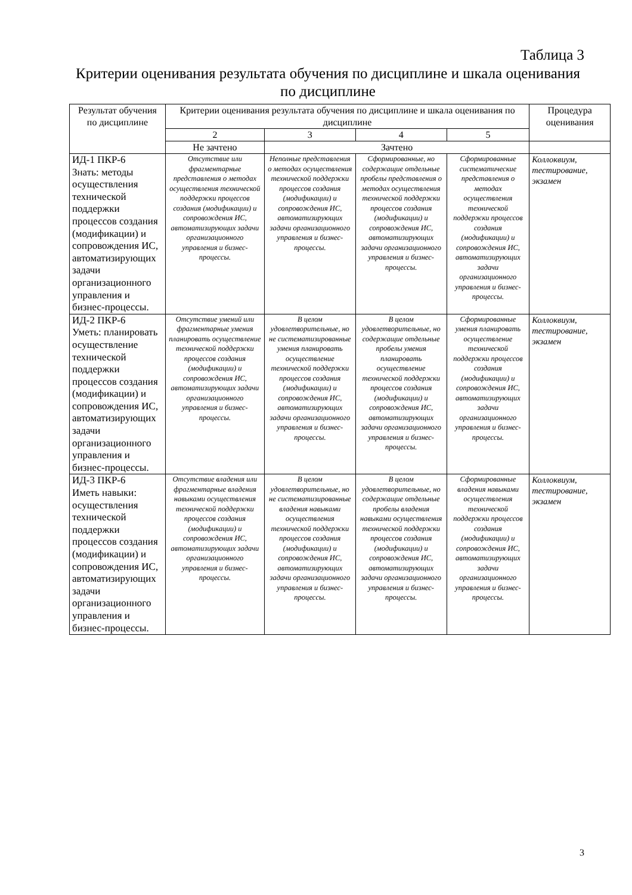Таблица 3
Критерии оценивания результата обучения по дисциплине и шкала оценивания по дисциплине
| Результат обучения по дисциплине | Критерии оценивания результата обучения по дисциплине и шкала оценивания по дисциплине | | | | Процедура оценивания |
| --- | --- | --- | --- | --- | --- |
| | 2 | 3 | 4 | 5 | |
| | Не зачтено | Зачтено | | | |
| ИД-1 ПКР-6 Знать: методы осуществления технической поддержки процессов создания (модификации) и сопровождения ИС, автоматизирующих задачи организационного управления и бизнес-процессы. | Отсутствие или фрагментарные представления о методах осуществления технической поддержки процессов создания (модификации) и сопровождения ИС, автоматизирующих задачи организационного управления и бизнес-процессы. | Неполные представления о методах осуществления технической поддержки процессов создания (модификации) и сопровождения ИС, автоматизирующих задачи организационного управления и бизнес-процессы. | Сформированные, но содержащие отдельные пробелы представления о методах осуществления технической поддержки процессов создания (модификации) и сопровождения ИС, автоматизирующих задачи организационного управления и бизнес-процессы. | Сформированные систематические представления о методах осуществления технической поддержки процессов создания (модификации) и сопровождения ИС, автоматизирующих задачи организационного управления и бизнес-процессы. | Коллоквиум, тестирование, экзамен |
| ИД-2 ПКР-6 Уметь: планировать осуществление технической поддержки процессов создания (модификации) и сопровождения ИС, автоматизирующих задачи организационного управления и бизнес-процессы. | Отсутствие умений или фрагментарные умения планировать осуществление технической поддержки процессов создания (модификации) и сопровождения ИС, автоматизирующих задачи организационного управления и бизнес-процессы. | В целом удовлетворительные, но не систематизированные умения планировать осуществление технической поддержки процессов создания (модификации) и сопровождения ИС, автоматизирующих задачи организационного управления и бизнес-процессы. | В целом удовлетворительные, но содержащие отдельные пробелы умения планировать осуществление технической поддержки процессов создания (модификации) и сопровождения ИС, автоматизирующих задачи организационного управления и бизнес-процессы. | Сформированные умения планировать осуществление технической поддержки процессов создания (модификации) и сопровождения ИС, автоматизирующих задачи организационного управления и бизнес-процессы. | Коллоквиум, тестирование, экзамен |
| ИД-3 ПКР-6 Иметь навыки: осуществления технической поддержки процессов создания (модификации) и сопровождения ИС, автоматизирующих задачи организационного управления и бизнес-процессы. | Отсутствие владения или фрагментарные владения навыками осуществления технической поддержки процессов создания (модификации) и сопровождения ИС, автоматизирующих задачи организационного управления и бизнес-процессы. | В целом удовлетворительные, но не систематизированные владения навыками осуществления технической поддержки процессов создания (модификации) и сопровождения ИС, автоматизирующих задачи организационного управления и бизнес-процессы. | В целом удовлетворительные, но содержащие отдельные пробелы владения навыками осуществления технической поддержки процессов создания (модификации) и сопровождения ИС, автоматизирующих задачи организационного управления и бизнес-процессы. | Сформированные владения навыками осуществления технической поддержки процессов создания (модификации) и сопровождения ИС, автоматизирующих задачи организационного управления и бизнес-процессы. | Коллоквиум, тестирование, экзамен |
3